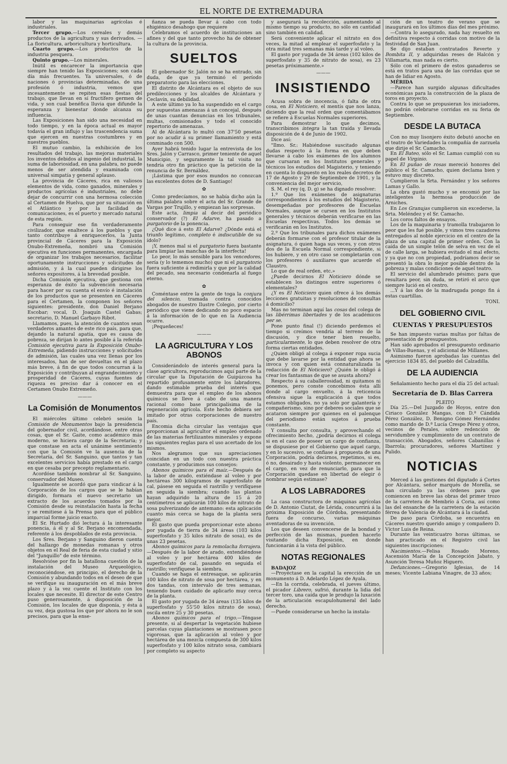EL NORTE DE EXTREMADURA
labor y las maquinarias agrícolas é industriales.
Tercer grupo.—Los cereales y demás productos de la agricultura y sus derivados. —La floricultura, arboricultura y horticultura.
Cuarto grupo.—Los productos de la industria pesquera.
Quinto grupo.—Los minerales.
Inútil es encarecer la importancia que siempre han tenido las Exposiciones; son cada día más frecuentes. Ya universales, ó de naciones ó provincias determinadas, de una profesión ó industria, vemos que incesantemente se repiten esas fiestas del trabajo, que llevan en sí fructífero germen de vida, y son cual benéfica lluvia que difunde la esperanza y bienestar donde alcanza su influencia.
Las Exposiciones han sido una necesidad en todo tiempo, y en la época actual es mayor todavía el gran influjo y las trascendencia suma que ejercen en nuestras costumbres y en nuestros pueblos.
El mutuo cambio, la exhibición de los resultados del trabajo, las mejoras materiales los inventos debidos al ingenio del industrial, la suma de laboriosidad, en una palabra, no puede menos de ser atendida y examinada con universal simpatía y general aplauso.
La provincia de Cáceres, rica en valiosos elementos de vida, como ganados, minerales y productos agrícolas é industriales, no debe dejar de concurrir con una hermosa colección al Certamen de Huelva, que por su situación en el Atlántico y por la facilidad de comunicaciones, es el puerto y mercado natural de esta región.
Para conseguir ese fin verdaderamente civilizador, que enaltece á los pueblos y que tanto contribuye á enriquecerlos, la Junta provincial de Cáceres para la Exposición Onubo-Extremeña, nombró una Comisión ejecutiva en funciones permanentes, encargada de organizar los trabajos necesarios, facilitar oportunamente instrucciones y solicitudes de admisión, y á la cual pueden dirigirse los señores expositores, á la brevedad posible.
Dicha Comisión ejecutiva, que gestiona con esperanza de éxito la subvención necesaria para hacer por su cuenta el envío é instalación de los productos que se presenten en Cáceres para el Certamen, la componen los señores siguientes: presidente, don Daniel Berjano Escobar; vocal, D. Joaquín Castel Gabas; secretario, D. Manuel Garbayo Ribot.
Llamamos, pues, la atención de cuantos sean verdaderos amantes de este rico país, para que, dejando la natural apatía, que es causa de pobreza, se dirijan lo antes posible á la referida Comisión ejecutiva para la Exposición Onubo-Extremeña, pidiendo instrucciones y solicitudes de admisión, las cuales una vez llenas por los interesados, han de ser devueltas en el plazo más breve, á fin de que todos concurran á la Exposición y contribuyan al engrandecimiento y prosperidad de Cáceres, cuyas fuentes de riqueza es preciso dar á conocer en el Certamen Onubo Extremeño.
———
La Comisión de Monumentos
El miércoles último celebró sesión la Comisión de Monumentos bajo la presidencia del gobernador civil, acordándose, entre otras cosas, que el Sr. Gaite, como académico más moderno, se hiciera cargo de la Secretaría; y que constase en acta el unánime sentimiento con que la Comisión ve la ausencia de la Secretaría, del Sr. Sanguino, que tantos y tan excelentes servicios había prestado en el cargo en que cesaba por precepto reglamentario.
Acordóse también nombrar al Sr. Sanguino, conservador del Museo.
Igualmente se acordó que para vindicar á la Corporación de los cargos que se le habían dirigido, formara el nuevo secretario un extracto de los acuerdos tomados por la Comisión desde su reinstalación hasta la fecha y se remitiese á la Prensa para que el público imparcial forme juicio exacto.
El Sr. Hurtado dió lectura á la interesante ponencia, á él y al Sr. Berjano encomendada, referente á los despoblados de esta provincia.
Los Sres. Berjano y Sanguino dieron cuenta del hallazgo de monedas romanas y otros objetos en el Real de feria de esta ciudad y sitio del "Junquillo" de este término.
Resolvióse por fin la batallona cuestión de la instalación del Museo Arqueológico, reconociéndose, en principio, el derecho de la Comisión y abundando todos en el deseo de que se verifique su inauguración en el más breve plazo y á la vez cuente el Instituto con los locales que necesite. El director de este Centro puso generosamente, á disposición de la Comisión, los locales de que disponía, y ésta á su vez, deja gustosa los que por ahora no le son precisos, para que la ense-
ñanza se pueda llevar á cabo con todo ehigiénico desahogo que requiere
Celebramos el acuerdo de instituciones an afines y del que tanto provecho ha de obtener la cultura de la provincia.
SUELTOS
El gobernador Sr. Jalón no se ha entrado, sin duda, de que ya terminó el período preparatorio para las elecciones.
El distrito de Alcántara es el objeto de sus predilecciones y los alcaldes de Alcántara y Ceclavín, su debilidad.
A este último ya lo ha suspendido en el cargo por supuestas amenazas á un concejal, después de unas cuantas denuncias en los tribunales, multas, comisionados y todo el conocido repertorio de amenazas.
Al de Alcántara lo multó con 37'50 pesetas por no acudir á su primer llamamiento y está conminado con 500.
Ayer habrá tenido lugar la entrevista de los Sres. Jalón y Carrasco, primer teniente de aquel Municipio, y seguramente la tal visita no tendría otro fin práctico que la petición de la renuncia de Sr. Bernáldez.
¡Lástima que por esos mundos no conozcan las excelentes dotes de D. Santiago!
✿
Como predecíamos, no se había dicho aún la última palabra sobre el acta del Sr. Grande de Vargas por Trujillo, y empiezan las sorpresas.
Este acta, limpia al decir del periódico conservador (?) El Adarve, ha pasado a purgatorio de la ponencia.
¿Qué dice á esto El Adarve? ¿Dónde está el triunfo legítimo, completo é indiscutible de su ídolo?
¡Y, menos mal si el purgatorio fuera bastante para limpiar las manchas de la interfecta!
Lo peor, lo más sensible para los vencedores, sería (y lo tememos mucho) que ni el purgatorio fuera suficiente á redimirla y que por la calidad del pecado, sea necesario condenarla al fuego eterno.
✿
Coméntase entre la gente de toga la conjura del silencio, tramada contra conocidos abogados de nuestro Ilustre Colegio, por cierto periódico que viene dedicando no poco espacio á la información de lo que en la Audiencia ocurre.
¡Pequeñeces!
———
LA AGRICULTURA Y LOS ABONOS
Considerándolo de interés general para la clase agricultora, reproducimos aquí parte de la circular que la Diputación de Guipúzcoa ha repartido profusamente entre los labradores, dando estimable prueba del interés que demuestra para que el empleo de los abonos químicos se lleve á cabo de una manera racional como base principalísima de la regeneración agrícola. Este hecho debiera ser imitado por otras corporaciones de nuestro país.
Encomia dicha circular las ventajas que proporcionan al agricultor el empleo ordenado de las materias fertilizantes minerales y expone las siguientes reglas para el uso acertado de los mismos.
Nos alegramos que sus apreciaciones coincidan en un todo con nuestra práctica constante, y producimos sus consejos:
Abonos químicos para el maíz.—Después de la labor de arado, extiéndase al voleo y por hectáreas 300 kilogramos de superfosfato de cal, pásese en seguida el rastrillo y verifíquese en seguida la siembra; cuando las plantas hayan adquirido la altura de 15 á 20 centímetros se aplicarán 100 kilos de nitrato de sosa pulverizando de antemano: esta aplicación cuanto más cerca se haga de la planta será mejor.
El gasto que pueda proporcionar este abono por yugada de tierra de 34 áreas (103 kilos superfosfato y 35 kilos nitrato de sosa), es de unas 23 pesetas.
Abonos químicos para la remolacha forrajera.—Después de la labor de arado, extendiéndose al voleo y por hectárea 400 kilos de superfosfato de cal, pasando en seguida el rastrillo; verifíquese la siembra.
Cuando se haga el entresaque, se aplicarán 100 kilos de nitrato de sosa por hectárea, y en dos tandas, con intervalo de tres semanas, teniendo buen cuidado de aplicarlo muy cerca de la planta.
El gasto por yugada de 34 áreas (135 kilos de superfosfato y 55'50 kilos nitrato de sosa), oscila entre 25 y 30 pesetas.
Abonos químicos para el trigo.—Téngase presente, si al despertar la vegetación hubiese parcelas cuyas plantaciones se mostrasen poco vigorosas, que la aplicación al voleo y por hectárea de una mezcla compuesta de 300 kilos superfosfato y 100 kilos nitrato sosa, cambiará por completo su aspecto
y asegurará la recolección, aumentando al mismo tiempo su producto, no sólo en cantidad sino también en calidad.
Será conveniente aplicar el nitrato en dos veces, la mitad al emplear el superfosfato y la otra mitad tres semanas más tarde y al voleo.
El gasto por yugada de 34 áreas (102 kilos de superfosfato y 35 de nitrato de sosa), es 23 pesetas próximamente.»
———
INSISTIENDO
Acusa sobra de inocencia, ó falta de otra cosa, en El Noticiero, el mentís que nos lanza, diciendo que la real orden que comentábamos se refiere á Escuelas Normales superiores.
Para demostrar lo que decimos, transcribimos íntegra la tan traída y llevada disposición de 4 de Junio de 1902.
Dice así:
"Ilmo. Sr.: Habiéndose suscitado algunas dudas respecto á la forma en que deben llevarse á cabo los exámenes de los alumnos que cursaran en los Institutos generales y técnicos los estudios del Magisterio, y teniendo en cuenta lo dispuesto en los reales decretos de 17 de Agosto y 29 de Septiembre de 1901, y la conveniencia del mejor servicio,
S. M. el rey (q. D. g) se ha dignado resolver:
1.º Que los exámenes de asignaturas correspondientes á los estudios del Magisterio, desempeñadas por profesores de Escuelas Normales, aunque se cursen en los Institutos generales y técnicos deberán verificarse en las Escuelas respectivas. Todos los demás se verificarán en los Institutos.
2.º Que los tribunales para dichos exámenes deberán formarse con el profesor titular de la asignatura, ó quien haga sus veces, y con otros dos de la Escuela Normal correspondiente, si los hubiere, y en otro caso se completarán con los profesores ó auxiliares que acuerde el Claustro.
Lo que de real orden, etc.»
¿Puede decirnos El Noticiero dónde se establecen los distingos entre superiores ó elementales?
¿Y es El Noticiero quien ofrece á los demás lecciones gratuitas y resoluciones de consultas á domicilio?
Mas no terminan aquí las cosas del colega de las libérrimas libertades y de los académicos per se.
Pone punto final (!) diciendo perdemos el tiempo si creímos vendría al terreno de la discusión, y dice tener bien resuelto, particularmente, lo que deben resolver de otra forma ciertas entidades.
¿Quien obligó al colega á exponer ropa sucia que debe lavarse por la entidad que ahora se invoca y con quien está connaturalizada la redacción de El Noticiero? ¿Quién le obligó á crear los fantasmas de que se asusta ahora?
Respecto á su caballerosidad, ni quitamos ni ponemos, pero conste concebimos ésta allí donde al cargo envuelto, á la reticencia ofensiva sigue la explicación á que todos estamos obligados, no ya solo por galantería y compañerismo, sino por deberes sociales que se acataron siempre por quienes en el palenque del periodismo están sujetos á prueba constante.
Y consulta por consulta, y aprovechando el ofrecimiento hecho, ¿podría decirnos el colega si en el caso de poseer un cargo de confianza, se dispusiese por el Gobierno que aquel cargo, y en lo sucesivo, se confiase á propuesta de una Corporación, podría decirnos, repetimos, si es, ó no, desairado y hasta violento, permanecer en el cargo, en vez de renunciarlo, para que la Corporación quedase en libertad de elegir ó nombrar según estimase?
A LOS LABRADORES
La casa constructora de máquinas agrícolas de D. Antonio Ciutat, de Lérida, concurrirá á la próxima Exposición de Córdoba, presentando fuera de concurso, varias máquinas aventadoras de su invención.
Los que deseen convencerse de la bondad y perfección de las mismas, pueden hacerlo visitando dicha Exposición, en donde funcionarán á la vista del público.
NOTAS REGIONALES
BADAJOZ
—Proyéctase en la capital la erección de un monumento á D. Adelardo López de Ayala.
—En la corrida, celebrada, el jueves último, el picador Librero, sufrió, durante la lidia del tercer toro, una caída que le produjo la luxación de la articulación escapulohumeral del lado derecho.
—Puede considerarse un hecho la instala-
ción de un teatro de verano que se inaugurará en los últimos días del mes próximo.
—Contra lo asegurado, nada hay resuelto en definitiva respecto á corridas con motivo de la festividad de San Juan.
Se dijo estaban contratados Reverte y Bombita II, y adquiridas reses de Halcón y Villamarta, mas nada es cierto.
Sólo con el primero de estos ganaderos se está en tratos para una de las corridas que se han de lidiar en Agosto.
MÉRIDA
—Parece han surgido algunas dificultades económicas para la construcción de la plaza de toros en proyecto.
Contra lo que se propusieran los iniciadores, no podrán celebrarse corridas en su feria de Septiembre.
DESDE LA BUTACA
Con no muy lisonjero éxito debutó anoche en el teatro de Variedades la compañía de zarzuela que dirije el Sr. Camacho.
En El Bateo, sólo el Sr. Lamas cumplió con su papel de Virginio.
En El puñao de rosas mereció honores del público el Sr. Camacho, quien declama bien y estuvo muy discreto.
Cumplieron la Srta. Fernández y los señores Lamas y Gallo.
La obra gustó mucho y se encomió por las inteligentes la hermosa producción de Arniches.
En Los Granujas cumplieron sin excederse, la Srta. Meléndez y el Sr. Camacho.
Los coros faltos de ensayos.
Los de la maquinaria y tramolla trabajaron lo peor que les fué posible, y vimos tres cazadores entregados al noble ejercicio en el centro de la plaza de una capital de primer orden. Con la caída de un simple telón de selva en vez de el de calle larga, se hubiera evitado el mal efecto, y ya que no con propiedad, podríamos decir se presentó la obra lo mejor posible dentro de la pobreza y malas condiciones de aquel teatro.
El servicio del alumbrado pésimo; para que resultara peor, sin duda, se retiró el arco que siempre lució en el centro.
...Y á las dos de la madrugada pongo fin á estas cuartillas.
TONI.
DEL GOBIERNO CIVIL
CUENTAS Y PRESUPUESTOS
Se han impuesto varias multas por faltas de presentación de presupuestos.
Han sido aprobados el presupuesto ordinario de Villas-Buenas, y el adicional de Millanes.
Asimismo fueron aprobadas las cuentas del ejercicio 1834 85, del pueblo del Calzadilla.
DE LA AUDIENCIA
Señalamiento hecho para el día 25 del actual:
Secretaría de D. Blas Carrera
PLEITO
Día 25.—Del Juzgado de Hoyos, entre don Ciriaco González Mangas, con D.ª Cándida Pérez González, D. Benigno Gómez Hernández como marido de D.ª Lucía Crespo Pérez y otros, vecinos de Perales, sobre redención de servidumbre y cumplimiento de un contrato de transacción. Abogados, señores Cabanillas é Ibarrola; procuradores, señores Martínez y Pulido.
NOTICIAS
Merced á las gestiones del diputado á Cortes por Alcántara, señor marqués de Morella, se han circulado ya las órdenes para que comiencen en breve las obras del primer trozo de la carretera de Membrío á Coria, así como las del ensanche de la carretera de la estación férrea de Valencia de Alcántara á la ciudad.
De paso para Córdoba, se encuentra en Cáceres nuestro querido amigo y compañero D. Víctor Luis de Reina.
Durante las veinticuatro horas últimas, se han practicado en el Registro civil las siguientes inscripciones:
Nacimientos.—Felisa Rosado Moreno, Ascensión María de la Concepción Jabato, y Asunción Teresa Muñoz Higuero.
Defunciones.—Gregorio Iglesias, de 14 meses; Vicente Labiana Vinagre, de 33 años;